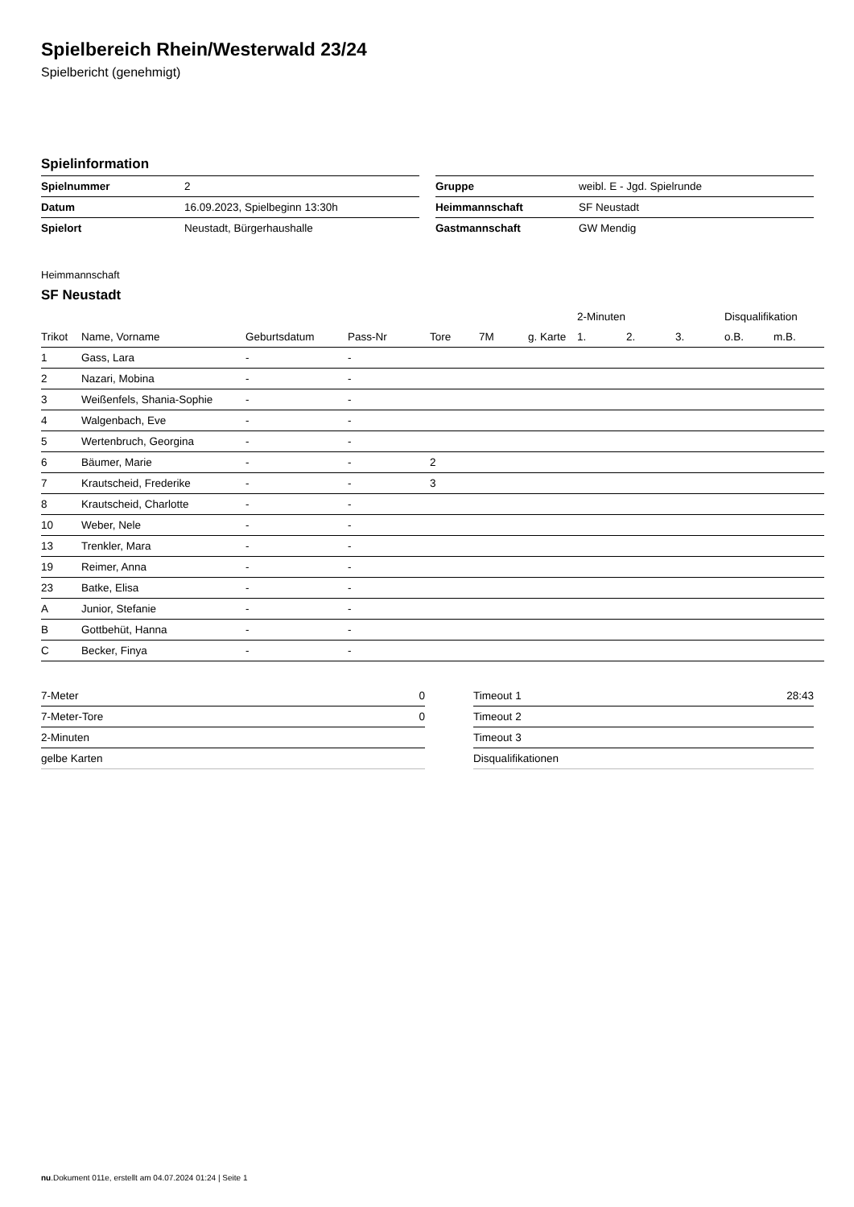Spielbereich Rhein/Westerwald 23/24
Spielbericht (genehmigt)
Spielinformation
| Spielnummer | 2 |
| Datum | 16.09.2023, Spielbeginn 13:30h |
| Spielort | Neustadt, Bürgerhaushalle |
| Gruppe | weibl. E - Jgd. Spielrunde |
| Heimmannschaft | SF Neustadt |
| Gastmannschaft | GW Mendig |
Heimmannschaft
SF Neustadt
| | | | | | | | 2-Minuten | | | Disqualifikation | |
| --- | --- | --- | --- | --- | --- | --- | --- | --- | --- | --- | --- |
| Trikot | Name, Vorname | Geburtsdatum | Pass-Nr | Tore | 7M | g. Karte | 1. | 2. | 3. | o.B. | m.B. |
| 1 | Gass, Lara | - | - | | | | | | | | |
| 2 | Nazari, Mobina | - | - | | | | | | | | |
| 3 | Weißenfels, Shania-Sophie | - | - | | | | | | | | |
| 4 | Walgenbach, Eve | - | - | | | | | | | | |
| 5 | Wertenbruch, Georgina | - | - | | | | | | | | |
| 6 | Bäumer, Marie | - | - | 2 | | | | | | | |
| 7 | Krautscheid, Frederike | - | - | 3 | | | | | | | |
| 8 | Krautscheid, Charlotte | - | - | | | | | | | | |
| 10 | Weber, Nele | - | - | | | | | | | | |
| 13 | Trenkler, Mara | - | - | | | | | | | | |
| 19 | Reimer, Anna | - | - | | | | | | | | |
| 23 | Batke, Elisa | - | - | | | | | | | | |
| A | Junior, Stefanie | - | - | | | | | | | | |
| B | Gottbehüt, Hanna | - | - | | | | | | | | |
| C | Becker, Finya | - | - | | | | | | | | |
| 7-Meter | 0 |
| 7-Meter-Tore | 0 |
| 2-Minuten | |
| gelbe Karten | |
| Timeout 1 | 28:43 |
| Timeout 2 | |
| Timeout 3 | |
| Disqualifikationen | |
nu.Dokument 011e, erstellt am 04.07.2024 01:24 | Seite 1